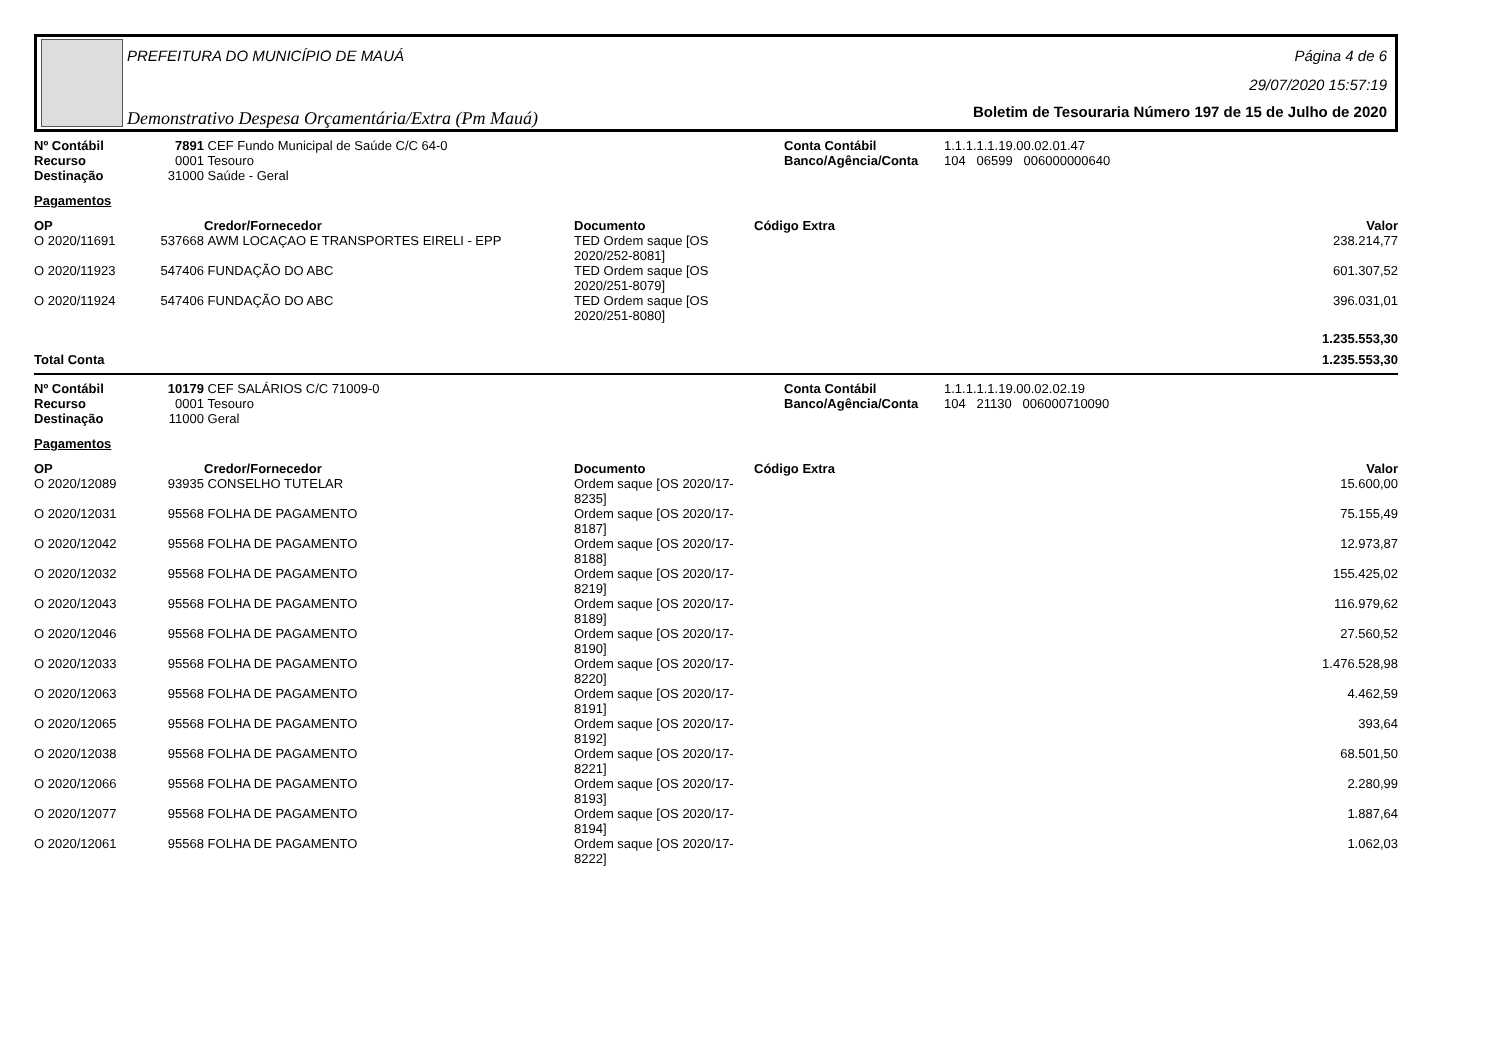PREFEITURA DO MUNICÍPIO DE MAUÁ
Demonstrativo Despesa Orçamentária/Extra (Pm Mauá)
Página 4 de 6
29/07/2020 15:57:19
Boletim de Tesouraria Número 197 de 15 de Julho de 2020
| Nº Contábil | 7891 | CEF Fundo Municipal de Saúde C/C 64-0 | Conta Contábil | 1.1.1.1.1.19.00.02.01.47 |
| Recurso | 0001 | Tesouro | Banco/Agência/Conta | 104 06599 006000000640 |
| Destinação | 31000 | Saúde - Geral | | |
Pagamentos
| OP | | Credor/Fornecedor | Documento | Código Extra | Valor |
| --- | --- | --- | --- | --- | --- |
| O 2020/11691 | 537668 | AWM LOCAÇAO E TRANSPORTES EIRELI - EPP | TED Ordem saque [OS 2020/252-8081] | | 238.214,77 |
| O 2020/11923 | 547406 | FUNDAÇÃO DO ABC | TED Ordem saque [OS 2020/251-8079] | | 601.307,52 |
| O 2020/11924 | 547406 | FUNDAÇÃO DO ABC | TED Ordem saque [OS 2020/251-8080] | | 396.031,01 |
| 1.235.553,30 | | | | | |
| Total Conta | | | | | 1.235.553,30 |
| Nº Contábil | 10179 | CEF SALÁRIOS C/C 71009-0 | Conta Contábil | 1.1.1.1.1.19.00.02.02.19 |
| Recurso | 0001 | Tesouro | Banco/Agência/Conta | 104 21130 006000710090 |
| Destinação | 11000 | Geral | | |
Pagamentos
| OP | | Credor/Fornecedor | Documento | Código Extra | Valor |
| --- | --- | --- | --- | --- | --- |
| O 2020/12089 | 93935 | CONSELHO TUTELAR | Ordem saque [OS 2020/17-8235] | | 15.600,00 |
| O 2020/12031 | 95568 | FOLHA DE PAGAMENTO | Ordem saque [OS 2020/17-8187] | | 75.155,49 |
| O 2020/12042 | 95568 | FOLHA DE PAGAMENTO | Ordem saque [OS 2020/17-8188] | | 12.973,87 |
| O 2020/12032 | 95568 | FOLHA DE PAGAMENTO | Ordem saque [OS 2020/17-8219] | | 155.425,02 |
| O 2020/12043 | 95568 | FOLHA DE PAGAMENTO | Ordem saque [OS 2020/17-8189] | | 116.979,62 |
| O 2020/12046 | 95568 | FOLHA DE PAGAMENTO | Ordem saque [OS 2020/17-8190] | | 27.560,52 |
| O 2020/12033 | 95568 | FOLHA DE PAGAMENTO | Ordem saque [OS 2020/17-8220] | | 1.476.528,98 |
| O 2020/12063 | 95568 | FOLHA DE PAGAMENTO | Ordem saque [OS 2020/17-8191] | | 4.462,59 |
| O 2020/12065 | 95568 | FOLHA DE PAGAMENTO | Ordem saque [OS 2020/17-8192] | | 393,64 |
| O 2020/12038 | 95568 | FOLHA DE PAGAMENTO | Ordem saque [OS 2020/17-8221] | | 68.501,50 |
| O 2020/12066 | 95568 | FOLHA DE PAGAMENTO | Ordem saque [OS 2020/17-8193] | | 2.280,99 |
| O 2020/12077 | 95568 | FOLHA DE PAGAMENTO | Ordem saque [OS 2020/17-8194] | | 1.887,64 |
| O 2020/12061 | 95568 | FOLHA DE PAGAMENTO | Ordem saque [OS 2020/17-8222] | | 1.062,03 |